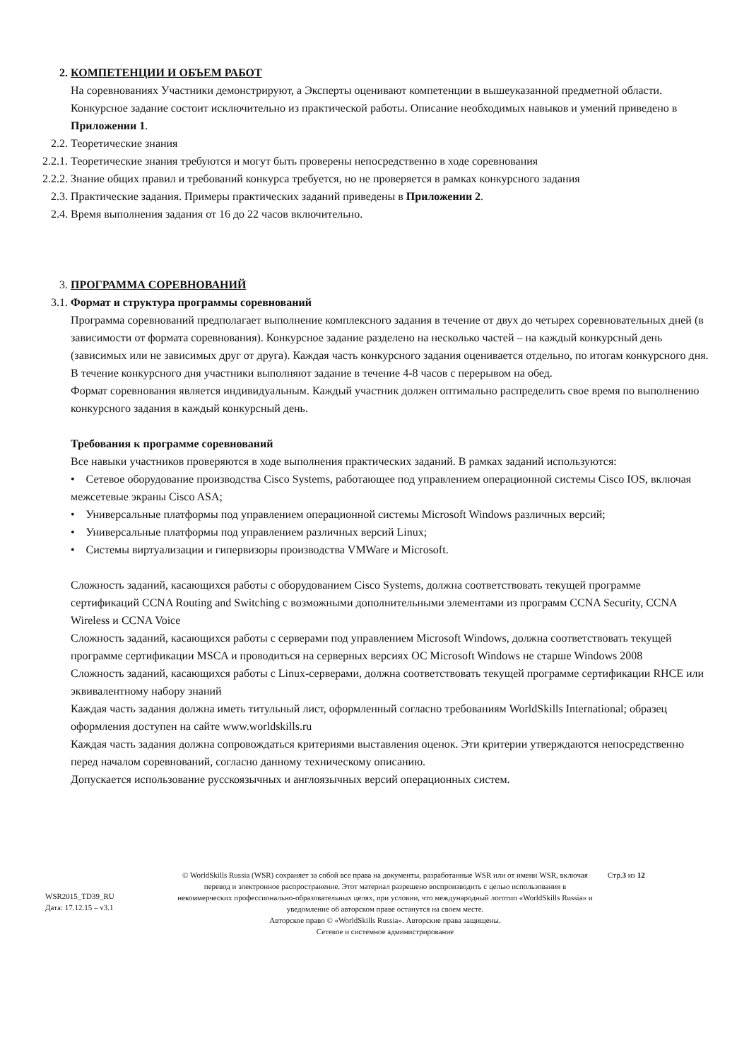2. КОМПЕТЕНЦИИ И ОБЪЕМ РАБОТ
На соревнованиях Участники демонстрируют, а Эксперты оценивают компетенции в вышеуказанной предметной области. Конкурсное задание состоит исключительно из практической работы. Описание необходимых навыков и умений приведено в Приложении 1.
2.2. Теоретические знания
2.2.1. Теоретические знания требуются и могут быть проверены непосредственно в ходе соревнования
2.2.2. Знание общих правил и требований конкурса требуется, но не проверяется в рамках конкурсного задания
2.3. Практические задания. Примеры практических заданий приведены в Приложении 2.
2.4. Время выполнения задания от 16 до 22 часов включительно.
3. ПРОГРАММА СОРЕВНОВАНИЙ
3.1. Формат и структура программы соревнований
Программа соревнований предполагает выполнение комплексного задания в течение от двух до четырех соревновательных дней (в зависимости от формата соревнования). Конкурсное задание разделено на несколько частей – на каждый конкурсный день (зависимых или не зависимых друг от друга). Каждая часть конкурсного задания оценивается отдельно, по итогам конкурсного дня. В течение конкурсного дня участники выполняют задание в течение 4-8 часов с перерывом на обед.
Формат соревнования является индивидуальным. Каждый участник должен оптимально распределить свое время по выполнению конкурсного задания в каждый конкурсный день.
Требования к программе соревнований
Все навыки участников проверяются в ходе выполнения практических заданий. В рамках заданий используются:
• Сетевое оборудование производства Cisco Systems, работающее под управлением операционной системы Cisco IOS, включая межсетевые экраны Cisco ASA;
• Универсальные платформы под управлением операционной системы Microsoft Windows различных версий;
• Универсальные платформы под управлением различных версий Linux;
• Системы виртуализации и гипервизоры производства VMWare и Microsoft.
Сложность заданий, касающихся работы с оборудованием Cisco Systems, должна соответствовать текущей программе сертификаций CCNA Routing and Switching с возможными дополнительными элементами из программ CCNA Security, CCNA Wireless и CCNA Voice
Сложность заданий, касающихся работы с серверами под управлением Microsoft Windows, должна соответствовать текущей программе сертификации MSCA и проводиться на серверных версиях ОС Microsoft Windows не старше Windows 2008
Сложность заданий, касающихся работы с Linux-серверами, должна соответствовать текущей программе сертификации RHCE или эквивалентному набору знаний
Каждая часть задания должна иметь титульный лист, оформленный согласно требованиям WorldSkills International; образец оформления доступен на сайте www.worldskills.ru
Каждая часть задания должна сопровождаться критериями выставления оценок. Эти критерии утверждаются непосредственно перед началом соревнований, согласно данному техническому описанию.
Допускается использование русскоязычных и англоязычных версий операционных систем.
WSR2015_TD39_RU
Дата: 17.12.15 – v3.1
© WorldSkills Russia (WSR) сохраняет за собой все права на документы, разработанные WSR или от имени WSR, включая перевод и электронное распространение. Этот материал разрешено воспроизводить с целью использования в некоммерческих профессионально-образовательных целях, при условии, что международный логотип «WorldSkills Russia» и уведомление об авторском праве останутся на своем месте.
Авторское право © «WorldSkills Russia». Авторские права защищены.
Сетевое и системное администрирование
Стр.3 из 12